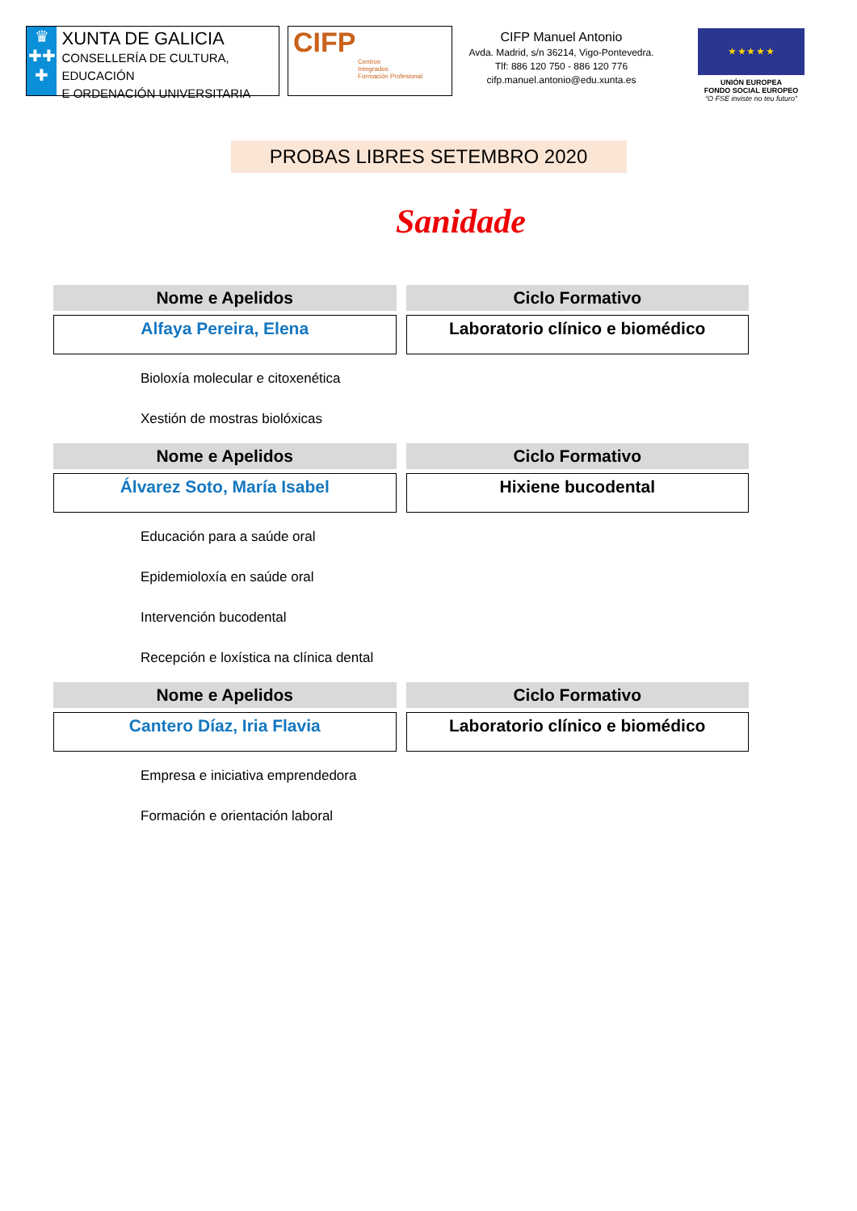♛
✚✚
✚
XUNTA DE GALICIA
CONSELLERÍA DE CULTURA, EDUCACIÓN
E ORDENACIÓN UNIVERSITARIA
CIFP
Centros
Integrados
Formación Profesional
CIFP Manuel Antonio
Avda. Madrid, s/n 36214, Vigo-Pontevedra.
Tlf: 886 120 750 - 886 120 776
cifp.manuel.antonio@edu.xunta.es
★ ★ ★ ★ ★
UNIÓN EUROPEA
FONDO SOCIAL EUROPEO
“O FSE inviste no teu futuro”
PROBAS LIBRES SETEMBRO 2020
Sanidade
| Nome e Apelidos | Ciclo Formativo |
| --- | --- |
| Alfaya Pereira, Elena | Laboratorio clínico e biomédico |
Bioloxía molecular e citoxenética
Xestión de mostras biolóxicas
| Nome e Apelidos | Ciclo Formativo |
| --- | --- |
| Álvarez Soto, María Isabel | Hixiene bucodental |
Educación para a saúde oral
Epidemioloxía en saúde oral
Intervención bucodental
Recepción e loxística na clínica dental
| Nome e Apelidos | Ciclo Formativo |
| --- | --- |
| Cantero Díaz, Iria Flavia | Laboratorio clínico e biomédico |
Empresa e iniciativa emprendedora
Formación e orientación laboral